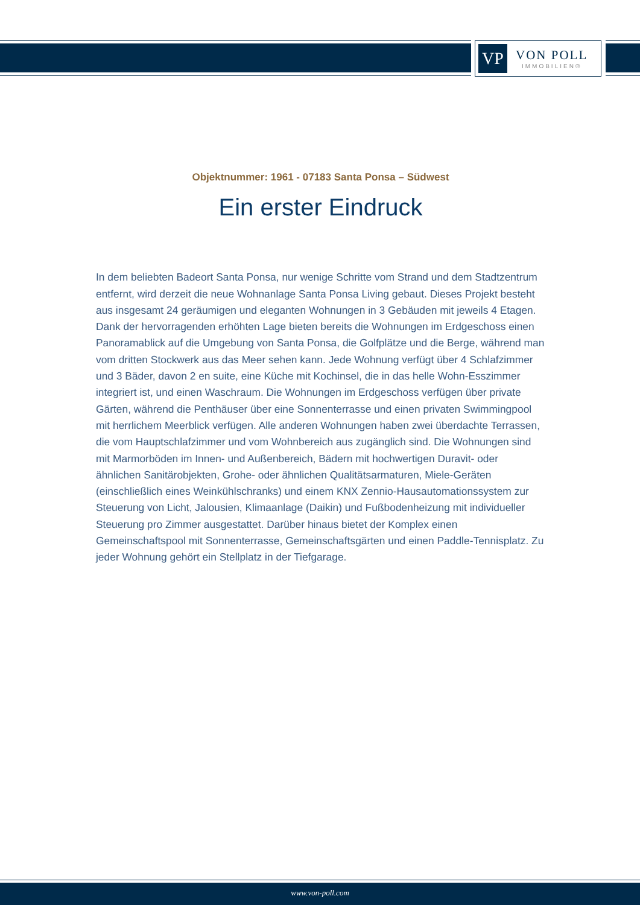VP
VON POLL
IMMOBILIEN®
Objektnummer: 1961 - 07183 Santa Ponsa – Südwest
Ein erster Eindruck
In dem beliebten Badeort Santa Ponsa, nur wenige Schritte vom Strand und dem Stadtzentrum entfernt, wird derzeit die neue Wohnanlage Santa Ponsa Living gebaut. Dieses Projekt besteht aus insgesamt 24 geräumigen und eleganten Wohnungen in 3 Gebäuden mit jeweils 4 Etagen. Dank der hervorragenden erhöhten Lage bieten bereits die Wohnungen im Erdgeschoss einen Panoramablick auf die Umgebung von Santa Ponsa, die Golfplätze und die Berge, während man vom dritten Stockwerk aus das Meer sehen kann. Jede Wohnung verfügt über 4 Schlafzimmer und 3 Bäder, davon 2 en suite, eine Küche mit Kochinsel, die in das helle Wohn-Esszimmer integriert ist, und einen Waschraum. Die Wohnungen im Erdgeschoss verfügen über private Gärten, während die Penthäuser über eine Sonnenterrasse und einen privaten Swimmingpool mit herrlichem Meerblick verfügen. Alle anderen Wohnungen haben zwei überdachte Terrassen, die vom Hauptschlafzimmer und vom Wohnbereich aus zugänglich sind. Die Wohnungen sind mit Marmorböden im Innen- und Außenbereich, Bädern mit hochwertigen Duravit- oder ähnlichen Sanitärobjekten, Grohe- oder ähnlichen Qualitätsarmaturen, Miele-Geräten (einschließlich eines Weinkühlschranks) und einem KNX Zennio-Hausautomationssystem zur Steuerung von Licht, Jalousien, Klimaanlage (Daikin) und Fußbodenheizung mit individueller Steuerung pro Zimmer ausgestattet. Darüber hinaus bietet der Komplex einen Gemeinschaftspool mit Sonnenterrasse, Gemeinschaftsgärten und einen Paddle-Tennisplatz. Zu jeder Wohnung gehört ein Stellplatz in der Tiefgarage.
www.von-poll.com